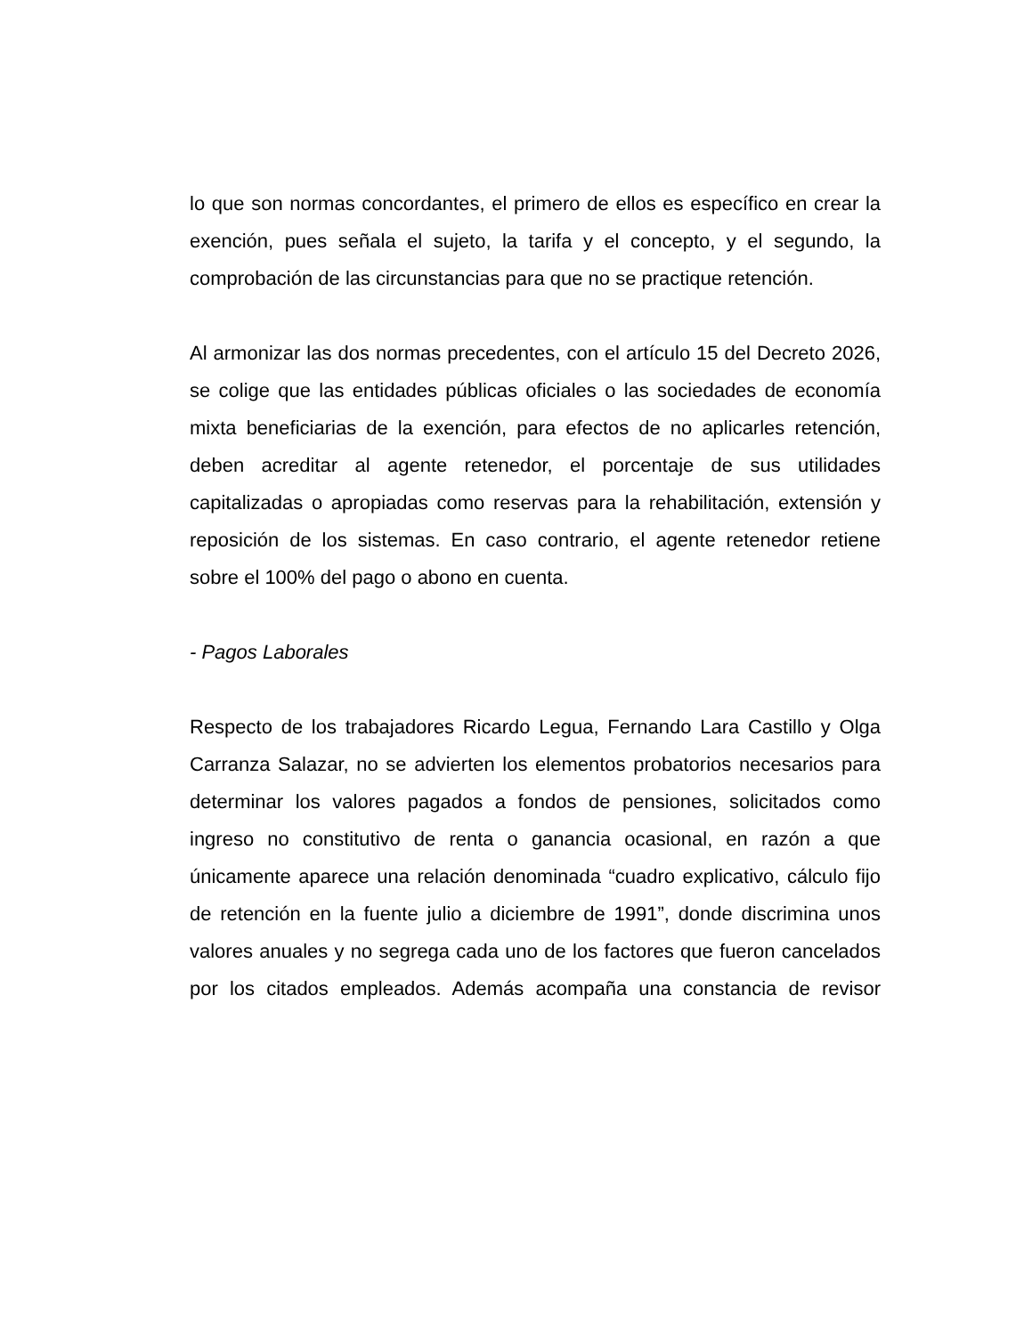lo que son normas concordantes, el primero de ellos es específico en crear la exención, pues señala el sujeto, la tarifa y el concepto, y el segundo, la comprobación de las circunstancias para que no se practique retención.
Al armonizar las dos normas precedentes, con el artículo 15 del Decreto 2026, se colige que las entidades públicas oficiales o las sociedades de economía mixta beneficiarias de la exención, para efectos de no aplicarles retención, deben acreditar al agente retenedor, el porcentaje de sus utilidades capitalizadas o apropiadas como reservas para la rehabilitación, extensión y reposición de los sistemas. En caso contrario, el agente retenedor retiene sobre el 100% del pago o abono en cuenta.
- Pagos Laborales
Respecto de los trabajadores Ricardo Legua, Fernando Lara Castillo y Olga Carranza Salazar, no se advierten los elementos probatorios necesarios para determinar los valores pagados a fondos de pensiones, solicitados como ingreso no constitutivo de renta o ganancia ocasional, en razón a que únicamente aparece una relación denominada “cuadro explicativo, cálculo fijo de retención en la fuente julio a diciembre de 1991”, donde discrimina unos valores anuales y no segrega cada uno de los factores que fueron cancelados por los citados empleados. Además acompaña una constancia de revisor